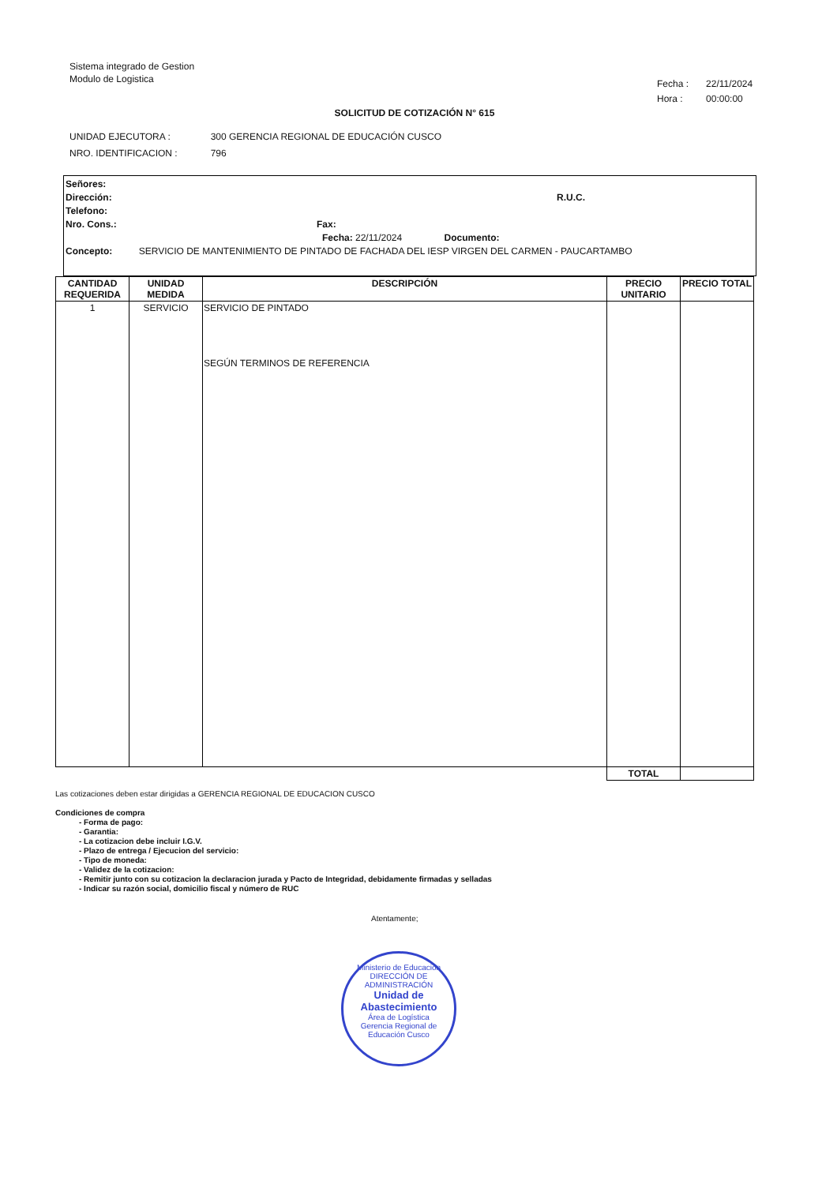Sistema integrado de Gestion
Modulo de Logistica
| Fecha : | 22/11/2024 |
| Hora : | 00:00:00 |
SOLICITUD DE COTIZACIÓN N° 615
| UNIDAD EJECUTORA : | 300 GERENCIA REGIONAL DE EDUCACIÓN CUSCO |
| NRO. IDENTIFICACION : | 796 |
Señores:
Dirección: R.U.C.
Telefono:
Nro. Cons.: Fax:
Fecha: 22/11/2024 Documento:
Concepto: SERVICIO DE MANTENIMIENTO DE PINTADO DE FACHADA DEL IESP VIRGEN DEL CARMEN - PAUCARTAMBO
| CANTIDAD REQUERIDA | UNIDAD MEDIDA | DESCRIPCIÓN | PRECIO UNITARIO | PRECIO TOTAL |
| --- | --- | --- | --- | --- |
| 1 | SERVICIO | SERVICIO DE PINTADO SEGÚN TERMINOS DE REFERENCIA | | |
| | | | TOTAL | |
Las cotizaciones deben estar dirigidas a GERENCIA REGIONAL DE EDUCACION CUSCO
Condiciones de compra
- Forma de pago:
- Garantia:
- La cotizacion debe incluir I.G.V.
- Plazo de entrega / Ejecucion del servicio:
- Tipo de moneda:
- Validez de la cotizacion:
- Remitir junto con su cotizacion la declaracion jurada y Pacto de Integridad, debidamente firmadas y selladas
- Indicar su razón social, domicilio fiscal y número de RUC
Atentamente;
Ministerio de Educación
DIRECCIÓN DE ADMINISTRACIÓN
Unidad de
Abastecimiento
Área de Logística
Gerencia Regional de Educación Cusco